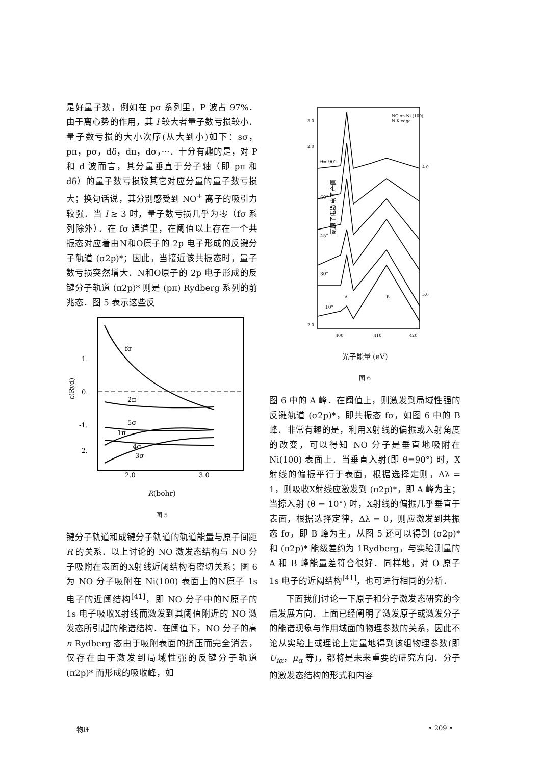是好量子数，例如在 pσ 系列里，P 波占 97%．由于离心势的作用，其 l 较大者量子数亏损较小．量子数亏损的大小次序(从大到小)如下：sσ，pπ，pσ，dδ，dπ，dσ，···．十分有趣的是，对 P 和 d 波而言，其分量垂直于分子轴（即 pπ 和 dδ）的量子数亏损较其它对应分量的量子数亏损大；换句话说，其分别感受到 NO<sup>+</sup> 离子的吸引力较强．当 l ≳ 3 时，量子数亏损几乎为零（fσ 系列除外）．在 fσ 通道里，在阈值以上存在一个共振态对应着由N和O原子的 2p 电子形成的反键分子轨道 (σ2p)*；因此，当接近该共振态时，量子数亏损突然增大．N和O原子的 2p 电子形成的反键分子轨道 (π2p)* 则是 (pπ) Rydberg 系列的前兆态．图 5 表示这些反
fσ
2π
5σ
1π
4σ
3σ
1.
0.
-1.
-2.
ε(Ryd)
2.0
3.0
R(bohr)
图 5
键分子轨道和成键分子轨道的轨道能量与原子间距 R 的关系．以上讨论的 NO 激发态结构与 NO 分子吸附在表面的X射线近阈结构有密切关系；图 6 为 NO 分子吸附在 Ni(100) 表面上的N原子 1s 电子的近阈结构<sup>[41]</sup>，即 NO 分子中的N原子的 1s 电子吸收X射线而激发到其阈值附近的 NO 激发态所引起的能谱结构．在阈值下，NO 分子的高 n Rydberg 态由于吸附表面的挤压而完全消去，仅存在由于激发到局域性强的反键分子轨道 (π2p)* 而形成的吸收峰，如
NO on Ni (100)
N K edge
θ= 90°
60°
45°
30°
10°
A
B
3.0
2.0
2.0
4.0
5.0
400
410
420
氮原子俄歇电子产值
光子能量 (eV)
图 6
图 6 中的 A 峰．在阈值上，则激发到局域性强的反键轨道 (σ2p)*，即共振态 fσ，如图 6 中的 B 峰．非常有趣的是，利用X射线的偏振或入射角度的改变，可以得知 NO 分子是垂直地吸附在 Ni(100) 表面上．当垂直入射(即 θ=90°) 时，X射线的偏振平行于表面，根据选择定则，Δλ = 1，则吸收X射线应激发到 (π2p)*，即 A 峰为主；当掠入射 (θ = 10°) 时，X射线的偏振几乎垂直于表面，根据选择定律，Δλ = 0，则应激发到共振态 fσ，即 B 峰为主，从图 5 还可以得到 (σ2p)* 和 (π2p)* 能级差约为 1Rydberg，与实验测量的 A 和 B 峰能量差符合很好．同样地，对 O 原子 1s 电子的近阈结构<sup>[41]</sup>，也可进行相同的分析．
下面我们讨论一下原子和分子激发态研究的今后发展方向．上面已经阐明了激发原子或激发分子的能谱现象与作用域面的物理参数的关系，因此不论从实验上或理论上定量地得到该组物理参数(即 U<sub>iα</sub>，μ<sub>α</sub> 等)，都将是未来重要的研究方向．分子的激发态结构的形式和内容
物理 • 209 •